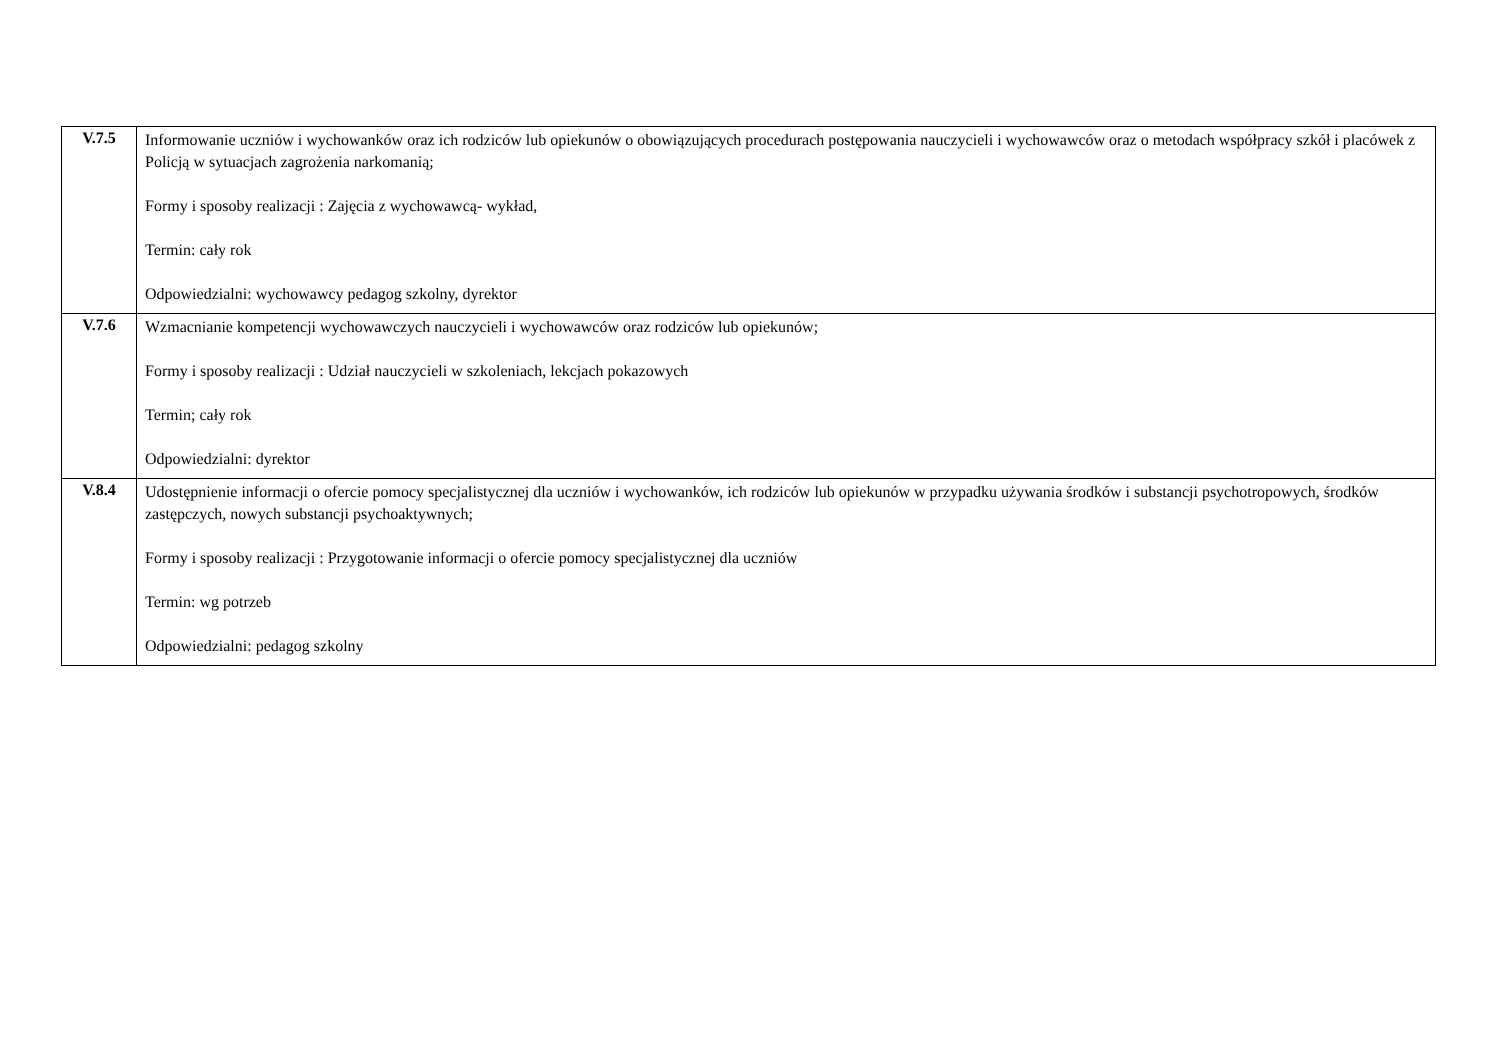| V.7.5 | Informowanie uczniów i wychowanków oraz ich rodziców lub opiekunów o obowiązujących procedurach postępowania nauczycieli i wychowawców oraz o metodach współpracy szkół i placówek z Policją w sytuacjach zagrożenia narkomanią; Formy i sposoby realizacji : Zajęcia z wychowawcą- wykład, Termin: cały rok Odpowiedzialni: wychowawcy pedagog szkolny, dyrektor |
| V.7.6 | Wzmacnianie kompetencji wychowawczych nauczycieli i wychowawców oraz rodziców lub opiekunów; Formy i sposoby realizacji : Udział nauczycieli w szkoleniach, lekcjach pokazowych Termin; cały rok Odpowiedzialni: dyrektor |
| V.8.4 | Udostępnienie informacji o ofercie pomocy specjalistycznej dla uczniów i wychowanków, ich rodziców lub opiekunów w przypadku używania środków i substancji psychotropowych, środków zastępczych, nowych substancji psychoaktywnych; Formy i sposoby realizacji : Przygotowanie informacji o ofercie pomocy specjalistycznej dla uczniów Termin: wg potrzeb Odpowiedzialni: pedagog szkolny |